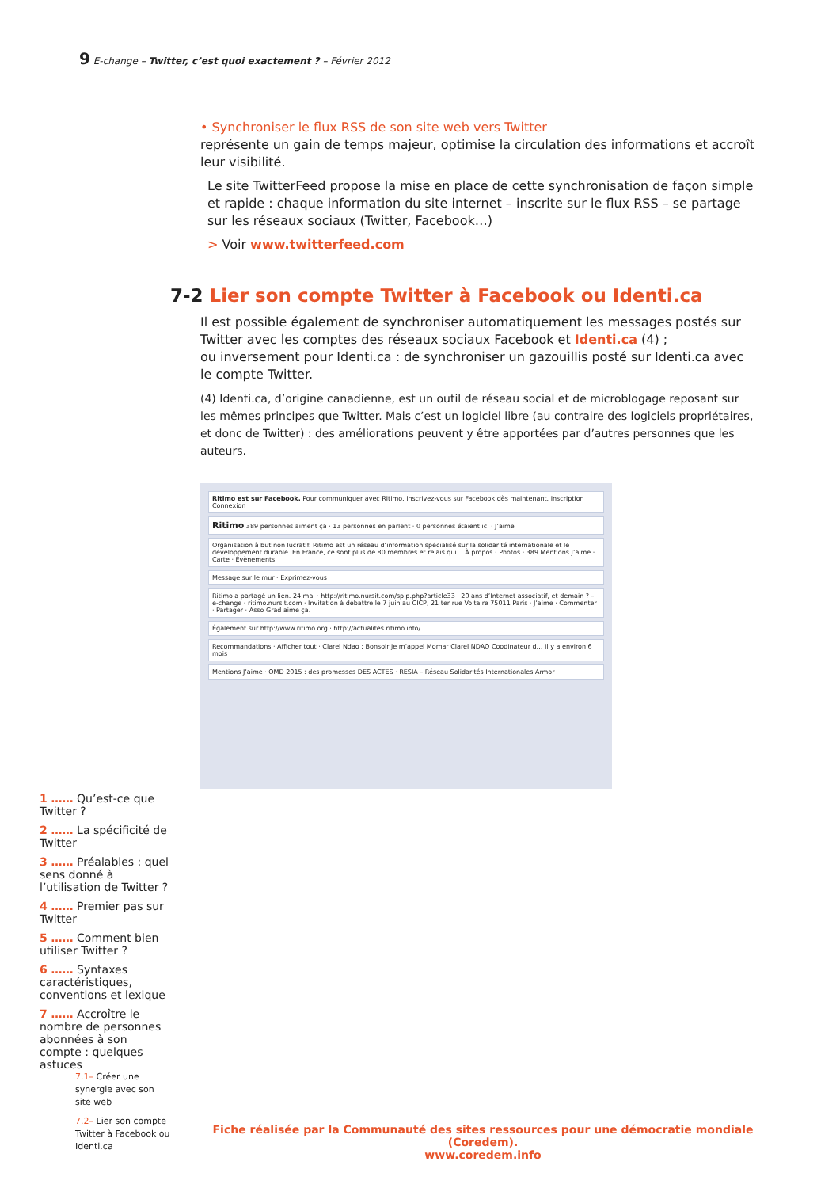9 E-change – Twitter, c’est quoi exactement ? – Février 2012
• Synchroniser le flux RSS de son site web vers Twitter
représente un gain de temps majeur, optimise la circulation des informations et accroît leur visibilité.
Le site TwitterFeed propose la mise en place de cette synchronisation de façon simple et rapide : chaque information du site internet – inscrite sur le flux RSS – se partage sur les réseaux sociaux (Twitter, Facebook…)
> Voir www.twitterfeed.com
7-2 Lier son compte Twitter à Facebook ou Identi.ca
Il est possible également de synchroniser automatiquement les messages postés sur Twitter avec les comptes des réseaux sociaux Facebook et Identi.ca (4) ;
ou inversement pour Identi.ca : de synchroniser un gazouillis posté sur Identi.ca avec le compte Twitter.
(4) Identi.ca, d’origine canadienne, est un outil de réseau social et de microblogage reposant sur les mêmes principes que Twitter. Mais c’est un logiciel libre (au contraire des logiciels propriétaires, et donc de Twitter) : des améliorations peuvent y être apportées par d’autres personnes que les auteurs.
Ritimo est sur Facebook. Pour communiquer avec Ritimo, inscrivez-vous sur Facebook dès maintenant. Inscription Connexion
Ritimo 389 personnes aiment ça · 13 personnes en parlent · 0 personnes étaient ici · J’aime
Organisation à but non lucratif. Ritimo est un réseau d’information spécialisé sur la solidarité internationale et le développement durable. En France, ce sont plus de 80 membres et relais qui… À propos · Photos · 389 Mentions J’aime · Carte · Évènements
Message sur le mur · Exprimez-vous
Ritimo a partagé un lien. 24 mai · http://ritimo.nursit.com/spip.php?article33 · 20 ans d’Internet associatif, et demain ? – e-change · ritimo.nursit.com · Invitation à débattre le 7 juin au CICP, 21 ter rue Voltaire 75011 Paris · J’aime · Commenter · Partager · Asso Grad aime ça.
Également sur http://www.ritimo.org · http://actualites.ritimo.info/
Recommandations · Afficher tout · Clarel Ndao : Bonsoir je m’appel Momar Clarel NDAO Coodinateur d… Il y a environ 6 mois
Mentions J’aime · OMD 2015 : des promesses DES ACTES · RESIA – Réseau Solidarités Internationales Armor
1 …… Qu’est-ce que Twitter ?
2 …… La spécificité de Twitter
3 …… Préalables : quel sens donné à l’utilisation de Twitter ?
4 …… Premier pas sur Twitter
5 …… Comment bien utiliser Twitter ?
6 …… Syntaxes caractéristiques, conventions et lexique
7 …… Accroître le nombre de personnes abonnées à son compte : quelques astuces
7.1– Créer une synergie avec son site web
7.2– Lier son compte Twitter à Facebook ou Identi.ca
Fiche réalisée par la Communauté des sites ressources pour une démocratie mondiale (Coredem).
www.coredem.info